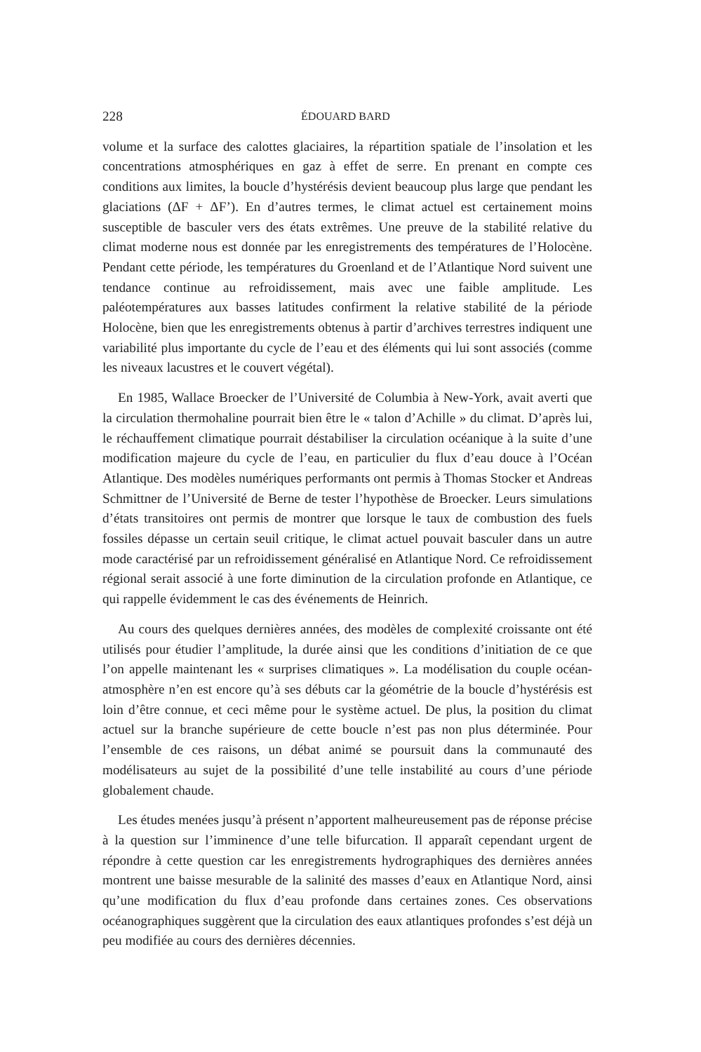228 ÉDOUARD BARD
volume et la surface des calottes glaciaires, la répartition spatiale de l’insolation et les concentrations atmosphériques en gaz à effet de serre. En prenant en compte ces conditions aux limites, la boucle d’hystérésis devient beaucoup plus large que pendant les glaciations (ΔF + ΔF’). En d’autres termes, le climat actuel est certainement moins susceptible de basculer vers des états extrêmes. Une preuve de la stabilité relative du climat moderne nous est donnée par les enregistrements des températures de l’Holocène. Pendant cette période, les températures du Groenland et de l’Atlantique Nord suivent une tendance continue au refroidissement, mais avec une faible amplitude. Les paléotempératures aux basses latitudes confirment la relative stabilité de la période Holocène, bien que les enregistrements obtenus à partir d’archives terrestres indiquent une variabilité plus importante du cycle de l’eau et des éléments qui lui sont associés (comme les niveaux lacustres et le couvert végétal).
En 1985, Wallace Broecker de l’Université de Columbia à New-York, avait averti que la circulation thermohaline pourrait bien être le « talon d’Achille » du climat. D’après lui, le réchauffement climatique pourrait déstabiliser la circulation océanique à la suite d’une modification majeure du cycle de l’eau, en particulier du flux d’eau douce à l’Océan Atlantique. Des modèles numériques performants ont permis à Thomas Stocker et Andreas Schmittner de l’Université de Berne de tester l’hypothèse de Broecker. Leurs simulations d’états transitoires ont permis de montrer que lorsque le taux de combustion des fuels fossiles dépasse un certain seuil critique, le climat actuel pouvait basculer dans un autre mode caractérisé par un refroidissement généralisé en Atlantique Nord. Ce refroidissement régional serait associé à une forte diminution de la circulation profonde en Atlantique, ce qui rappelle évidemment le cas des événements de Heinrich.
Au cours des quelques dernières années, des modèles de complexité croissante ont été utilisés pour étudier l’amplitude, la durée ainsi que les conditions d’initiation de ce que l’on appelle maintenant les « surprises climatiques ». La modélisation du couple océan-atmosphère n’en est encore qu’à ses débuts car la géométrie de la boucle d’hystérésis est loin d’être connue, et ceci même pour le système actuel. De plus, la position du climat actuel sur la branche supérieure de cette boucle n’est pas non plus déterminée. Pour l’ensemble de ces raisons, un débat animé se poursuit dans la communauté des modélisateurs au sujet de la possibilité d’une telle instabilité au cours d’une période globalement chaude.
Les études menées jusqu’à présent n’apportent malheureusement pas de réponse précise à la question sur l’imminence d’une telle bifurcation. Il apparaît cependant urgent de répondre à cette question car les enregistrements hydrographiques des dernières années montrent une baisse mesurable de la salinité des masses d’eaux en Atlantique Nord, ainsi qu’une modification du flux d’eau profonde dans certaines zones. Ces observations océanographiques suggèrent que la circulation des eaux atlantiques profondes s’est déjà un peu modifiée au cours des dernières décennies.